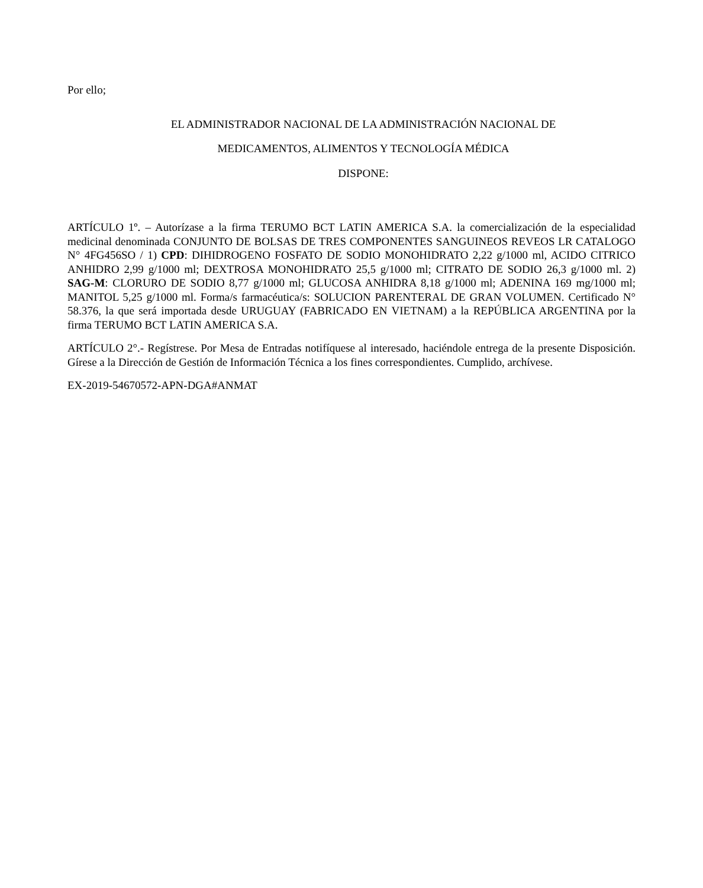Por ello;
EL ADMINISTRADOR NACIONAL DE LA ADMINISTRACIÓN NACIONAL DE
MEDICAMENTOS, ALIMENTOS Y TECNOLOGÍA MÉDICA
DISPONE:
ARTÍCULO 1º. – Autorízase a la firma TERUMO BCT LATIN AMERICA S.A. la comercialización de la especialidad medicinal denominada CONJUNTO DE BOLSAS DE TRES COMPONENTES SANGUINEOS REVEOS LR CATALOGO N° 4FG456SO / 1) CPD: DIHIDROGENO FOSFATO DE SODIO MONOHIDRATO 2,22 g/1000 ml, ACIDO CITRICO ANHIDRO 2,99 g/1000 ml; DEXTROSA MONOHIDRATO 25,5 g/1000 ml; CITRATO DE SODIO 26,3 g/1000 ml. 2) SAG-M: CLORURO DE SODIO 8,77 g/1000 ml; GLUCOSA ANHIDRA 8,18 g/1000 ml; ADENINA 169 mg/1000 ml; MANITOL 5,25 g/1000 ml. Forma/s farmacéutica/s: SOLUCION PARENTERAL DE GRAN VOLUMEN. Certificado N° 58.376, la que será importada desde URUGUAY (FABRICADO EN VIETNAM) a la REPÚBLICA ARGENTINA por la firma TERUMO BCT LATIN AMERICA S.A.
ARTÍCULO 2°.- Regístrese. Por Mesa de Entradas notifíquese al interesado, haciéndole entrega de la presente Disposición. Gírese a la Dirección de Gestión de Información Técnica a los fines correspondientes. Cumplido, archívese.
EX-2019-54670572-APN-DGA#ANMAT